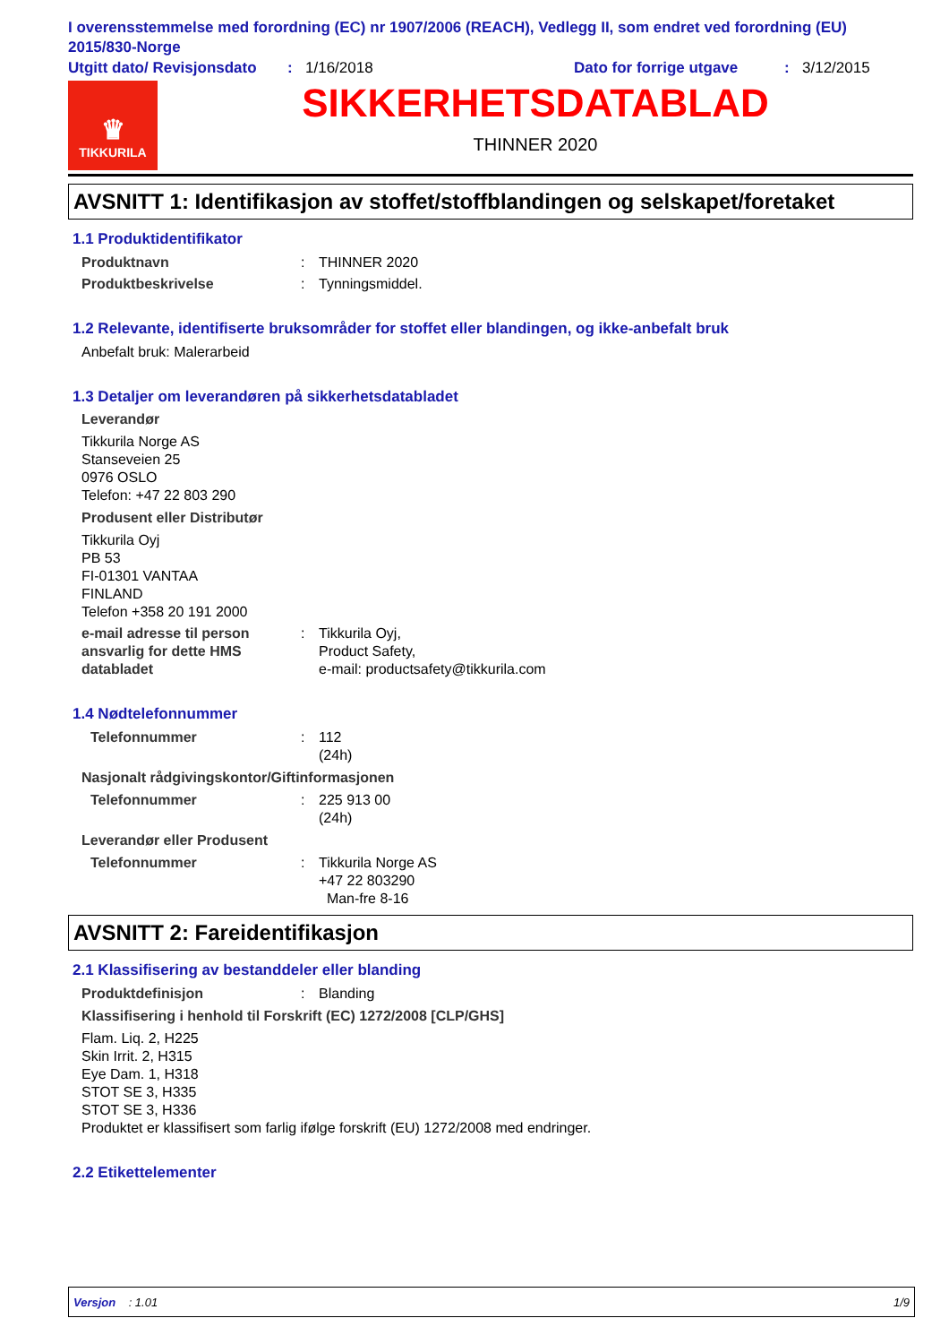I overensstemmelse med forordning (EC) nr 1907/2006 (REACH), Vedlegg II, som endret ved forordning (EU) 2015/830-Norge
Utgitt dato/ Revisjonsdato: 1/16/2018 Dato for forrige utgave: 3/12/2015
♛
TIKKURILA
SIKKERHETSDATABLAD
THINNER 2020
AVSNITT 1: Identifikasjon av stoffet/stoffblandingen og selskapet/foretaket
1.1 Produktidentifikator
Produktnavn: THINNER 2020
Produktbeskrivelse: Tynningsmiddel.
1.2 Relevante, identifiserte bruksområder for stoffet eller blandingen, og ikke-anbefalt bruk
Anbefalt bruk: Malerarbeid
1.3 Detaljer om leverandøren på sikkerhetsdatabladet
Leverandør
Tikkurila Norge AS
Stanseveien 25
0976 OSLO
Telefon: +47 22 803 290
Produsent eller Distributør
Tikkurila Oyj
PB 53
FI-01301 VANTAA
FINLAND
Telefon +358 20 191 2000
e-mail adresse til person ansvarlig for dette HMS databladet: Tikkurila Oyj,
Product Safety,
e-mail: productsafety@tikkurila.com
1.4 Nødtelefonnummer
Telefonnummer: 112
(24h)
Nasjonalt rådgivingskontor/Giftinformasjonen
Telefonnummer: 225 913 00
(24h)
Leverandør eller Produsent
Telefonnummer: Tikkurila Norge AS
+47 22 803290
Man-fre 8-16
AVSNITT 2: Fareidentifikasjon
2.1 Klassifisering av bestanddeler eller blanding
Produktdefinisjon: Blanding
Klassifisering i henhold til Forskrift (EC) 1272/2008 [CLP/GHS]
Flam. Liq. 2, H225
Skin Irrit. 2, H315
Eye Dam. 1, H318
STOT SE 3, H335
STOT SE 3, H336
Produktet er klassifisert som farlig ifølge forskrift (EU) 1272/2008 med endringer.
2.2 Etikettelementer
Versjon : 1.01 1/9